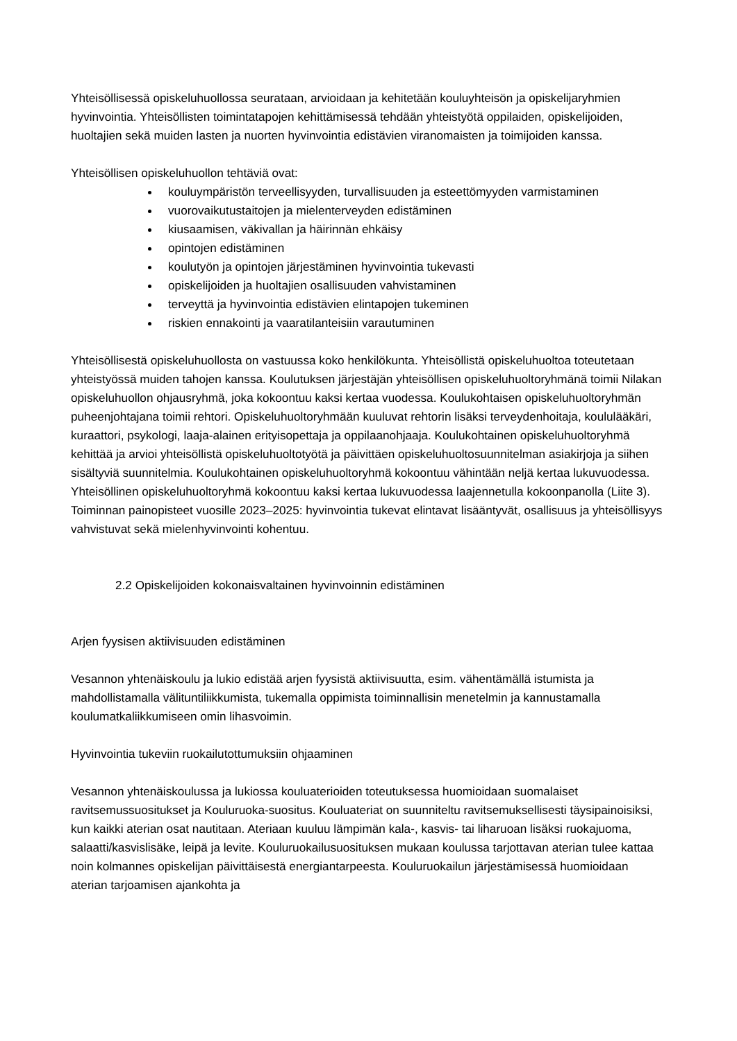Yhteisöllisessä opiskeluhuollossa seurataan, arvioidaan ja kehitetään kouluyhteisön ja opiskelijaryhmien hyvinvointia. Yhteisöllisten toimintatapojen kehittämisessä tehdään yhteistyötä oppilaiden, opiskelijoiden, huoltajien sekä muiden lasten ja nuorten hyvinvointia edistävien viranomaisten ja toimijoiden kanssa.
Yhteisöllisen opiskeluhuollon tehtäviä ovat:
kouluympäristön terveellisyyden, turvallisuuden ja esteettömyyden varmistaminen
vuorovaikutustaitojen ja mielenterveyden edistäminen
kiusaamisen, väkivallan ja häirinnän ehkäisy
opintojen edistäminen
koulutyön ja opintojen järjestäminen hyvinvointia tukevasti
opiskelijoiden ja huoltajien osallisuuden vahvistaminen
terveyttä ja hyvinvointia edistävien elintapojen tukeminen
riskien ennakointi ja vaaratilanteisiin varautuminen
Yhteisöllisestä opiskeluhuollosta on vastuussa koko henkilökunta. Yhteisöllistä opiskeluhuoltoa toteutetaan yhteistyössä muiden tahojen kanssa. Koulutuksen järjestäjän yhteisöllisen opiskeluhuoltoryhmänä toimii Nilakan opiskeluhuollon ohjausryhmä, joka kokoontuu kaksi kertaa vuodessa. Koulukohtaisen opiskeluhuoltoryhmän puheenjohtajana toimii rehtori. Opiskeluhuoltoryhmään kuuluvat rehtorin lisäksi terveydenhoitaja, koululääkäri, kuraattori, psykologi, laaja-alainen erityisopettaja ja oppilaanohjaaja. Koulukohtainen opiskeluhuoltoryhmä kehittää ja arvioi yhteisöllistä opiskeluhuoltotyötä ja päivittäen opiskeluhuoltosuunnitelman asiakirjoja ja siihen sisältyviä suunnitelmia. Koulukohtainen opiskeluhuoltoryhmä kokoontuu vähintään neljä kertaa lukuvuodessa. Yhteisöllinen opiskeluhuoltoryhmä kokoontuu kaksi kertaa lukuvuodessa laajennetulla kokoonpanolla (Liite 3). Toiminnan painopisteet vuosille 2023–2025: hyvinvointia tukevat elintavat lisääntyvät, osallisuus ja yhteisöllisyys vahvistuvat sekä mielenhyvinvointi kohentuu.
2.2 Opiskelijoiden kokonaisvaltainen hyvinvoinnin edistäminen
Arjen fyysisen aktiivisuuden edistäminen
Vesannon yhtenäiskoulu ja lukio edistää arjen fyysistä aktiivisuutta, esim. vähentämällä istumista ja mahdollistamalla välituntiliikkumista, tukemalla oppimista toiminnallisin menetelmin ja kannustamalla koulumatkaliikkumiseen omin lihasvoimin.
Hyvinvointia tukeviin ruokailutottumuksiin ohjaaminen
Vesannon yhtenäiskoulussa ja lukiossa kouluaterioiden toteutuksessa huomioidaan suomalaiset ravitsemussuositukset ja Kouluruoka-suositus. Kouluateriat on suunniteltu ravitsemuksellisesti täysipainoisiksi, kun kaikki aterian osat nautitaan. Ateriaan kuuluu lämpimän kala-, kasvis- tai liharuoan lisäksi ruokajuoma, salaatti/kasvislisäke, leipä ja levite. Kouluruokailusuosituksen mukaan koulussa tarjottavan aterian tulee kattaa noin kolmannes opiskelijan päivittäisestä energiantarpeesta. Kouluruokailun järjestämisessä huomioidaan aterian tarjoamisen ajankohta ja